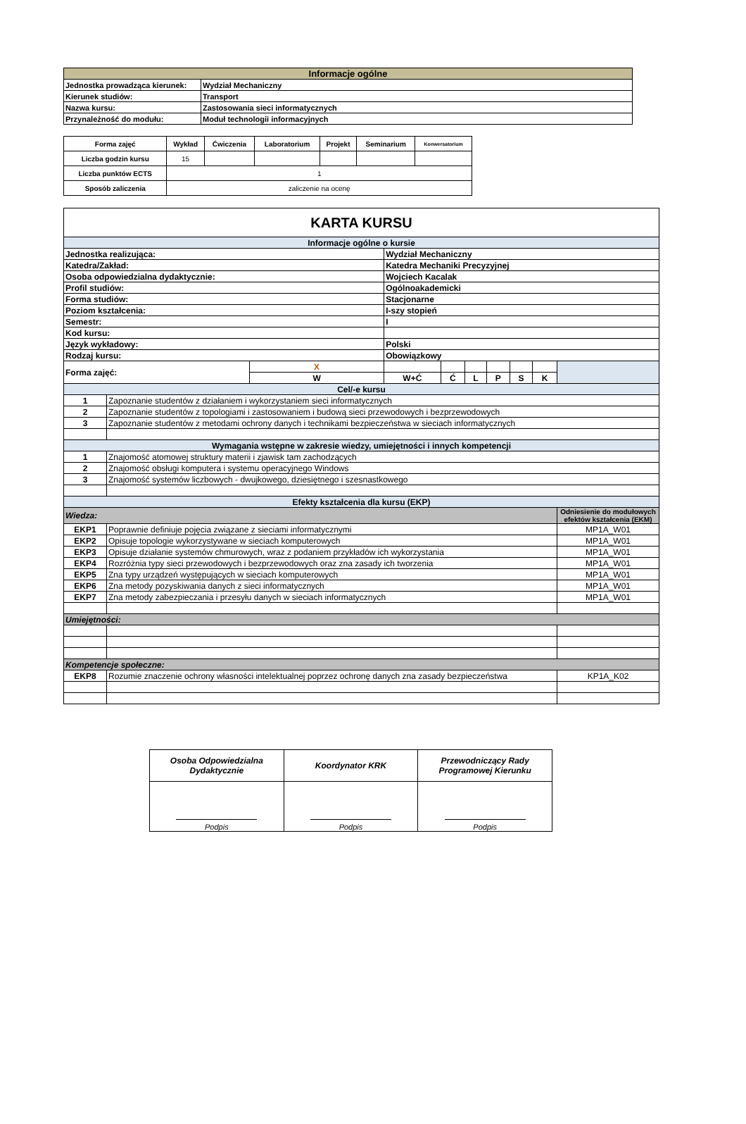| Informacje ogólne | |
| Jednostka prowadząca kierunek: | Wydział Mechaniczny |
| Kierunek studiów: | Transport |
| Nazwa kursu: | Zastosowania sieci informatycznych |
| Przynależność do modułu: | Moduł technologii informacyjnych |
| Forma zajęć | Wykład | Ćwiczenia | Laboratorium | Projekt | Seminarium | Konwersatorium |
| --- | --- | --- | --- | --- | --- | --- |
| Liczba godzin kursu | 15 | | | | | |
| Liczba punktów ECTS | 1 | | | | | |
| Sposób zaliczenia | zaliczenie na ocenę | | | | | |
| KARTA KURSU | | | | | | | | | |
| Informacje ogólne o kursie | | | | | | | | | |
| Jednostka realizująca: | | | Wydział Mechaniczny | | | | | | |
| Katedra/Zakład: | | | Katedra Mechaniki Precyzyjnej | | | | | | |
| Osoba odpowiedzialna dydaktycznie: | | | Wojciech Kacalak | | | | | | |
| Profil studiów: | | | Ogólnoakademicki | | | | | | |
| Forma studiów: | | | Stacjonarne | | | | | | |
| Poziom kształcenia: | | | I-szy stopień | | | | | | |
| Semestr: | | | I | | | | | | |
| Kod kursu: | | | | | | | | | |
| Język wykładowy: | | | Polski | | | | | | |
| Rodzaj kursu: | | | Obowiązkowy | | | | | | |
| Forma zajęć: | | X | | | | | | | |
| | | W | W+Ć | Ć | L | P | S | K | |
| Cel/-e kursu | | | | | | | | | |
| 1 | Zapoznanie studentów z działaniem i wykorzystaniem sieci informatycznych | | | | | | | | |
| 2 | Zapoznanie studentów z topologiami i zastosowaniem i budową sieci przewodowych i bezprzewodowych | | | | | | | | |
| 3 | Zapoznanie studentów z metodami ochrony danych i technikami bezpieczeństwa w sieciach informatycznych | | | | | | | | |
| Wymagania wstępne w zakresie wiedzy, umiejętności i innych kompetencji | | | | | | | | | |
| 1 | Znajomość atomowej struktury materii i zjawisk tam zachodzących | | | | | | | | |
| 2 | Znajomość obsługi komputera i systemu operacyjnego Windows | | | | | | | | |
| 3 | Znajomość systemów liczbowych - dwujkowego, dziesiętnego i szesnastkowego | | | | | | | | |
| Efekty kształcenia dla kursu (EKP) | | | | | | | | | |
| Wiedza: | | | | | | | | | Odniesienie do modułowych efektów kształcenia (EKM) |
| EKP1 | Poprawnie definiuje pojęcia związane z sieciami informatycznymi | | | | | | | | MP1A_W01 |
| EKP2 | Opisuje topologie wykorzystywane w sieciach komputerowych | | | | | | | | MP1A_W01 |
| EKP3 | Opisuje działanie systemów chmurowych, wraz z podaniem przykładów ich wykorzystania | | | | | | | | MP1A_W01 |
| EKP4 | Rozróżnia typy sieci przewodowych i bezprzewodowych oraz zna zasady ich tworzenia | | | | | | | | MP1A_W01 |
| EKP5 | Zna typy urządzeń występujących w sieciach komputerowych | | | | | | | | MP1A_W01 |
| EKP6 | Zna metody pozyskiwania danych z sieci informatycznych | | | | | | | | MP1A_W01 |
| EKP7 | Zna metody zabezpieczania i przesyłu danych w sieciach informatycznych | | | | | | | | MP1A_W01 |
| Umiejętności: | | | | | | | | | |
| Kompetencje społeczne: | | | | | | | | | |
| EKP8 | Rozumie znaczenie ochrony własności intelektualnej poprzez ochronę danych zna zasady bezpieczeństwa | | | | | | | | KP1A_K02 |
| Osoba Odpowiedzialna Dydaktycznie | Koordynator KRK | Przewodniczący Rady Programowej Kierunku |
| Podpis | Podpis | Podpis |